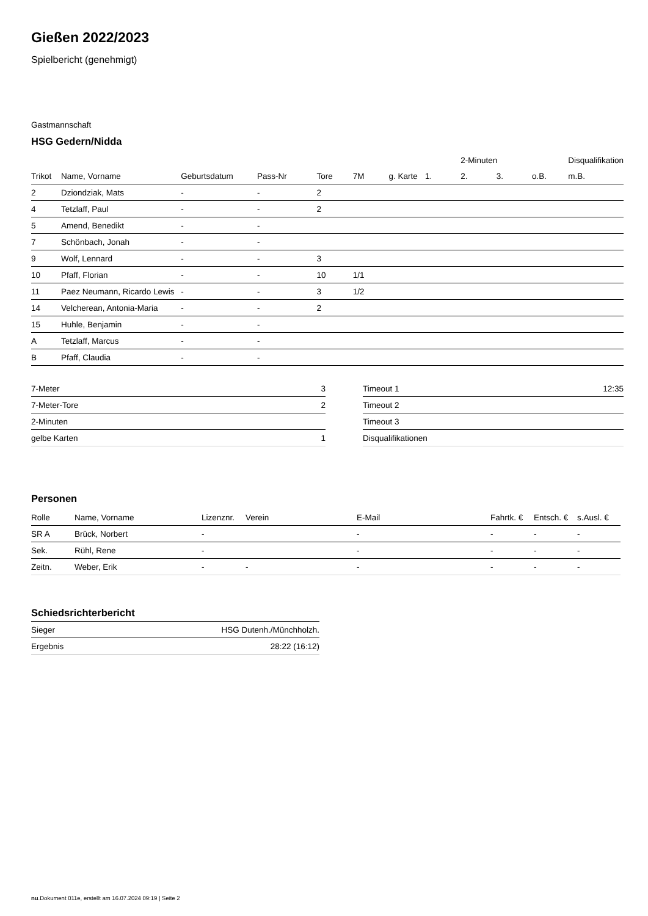Gießen 2022/2023
Spielbericht (genehmigt)
Gastmannschaft
HSG Gedern/Nidda
| | | | | | | | | 2-Minuten | | | Disqualifikation |
| --- | --- | --- | --- | --- | --- | --- | --- | --- | --- | --- | --- |
| Trikot | Name, Vorname | Geburtsdatum | Pass-Nr | Tore | 7M | g. Karte | 1. | 2. | 3. | o.B. | m.B. |
| 2 | Dziondziak, Mats | - | - | 2 | | | | | | | |
| 4 | Tetzlaff, Paul | - | - | 2 | | | | | | | |
| 5 | Amend, Benedikt | - | - | | | | | | | | |
| 7 | Schönbach, Jonah | - | - | | | | | | | | |
| 9 | Wolf, Lennard | - | - | 3 | | | | | | | |
| 10 | Pfaff, Florian | - | - | 10 | 1/1 | | | | | | |
| 11 | Paez Neumann, Ricardo Lewis | - | - | 3 | 1/2 | | | | | | |
| 14 | Velcherean, Antonia-Maria | - | - | 2 | | | | | | | |
| 15 | Huhle, Benjamin | - | - | | | | | | | | |
| A | Tetzlaff, Marcus | - | - | | | | | | | | |
| B | Pfaff, Claudia | - | - | | | | | | | | |
| 7-Meter | 3 |
| 7-Meter-Tore | 2 |
| 2-Minuten | |
| gelbe Karten | 1 |
| Timeout 1 | 12:35 |
| Timeout 2 | |
| Timeout 3 | |
| Disqualifikationen | |
Personen
| Rolle | Name, Vorname | Lizenznr. | Verein | E-Mail | Fahrtk. € | Entsch. € | s.Ausl. € |
| --- | --- | --- | --- | --- | --- | --- | --- |
| SR A | Brück, Norbert | - | | - | - | - | - |
| Sek. | Rühl, Rene | - | | - | - | - | - |
| Zeitn. | Weber, Erik | - | - | - | - | - | - |
Schiedsrichterbericht
| Sieger | HSG Dutenh./Münchholzh. |
| Ergebnis | 28:22 (16:12) |
nu.Dokument 011e, erstellt am 16.07.2024 09:19 | Seite 2